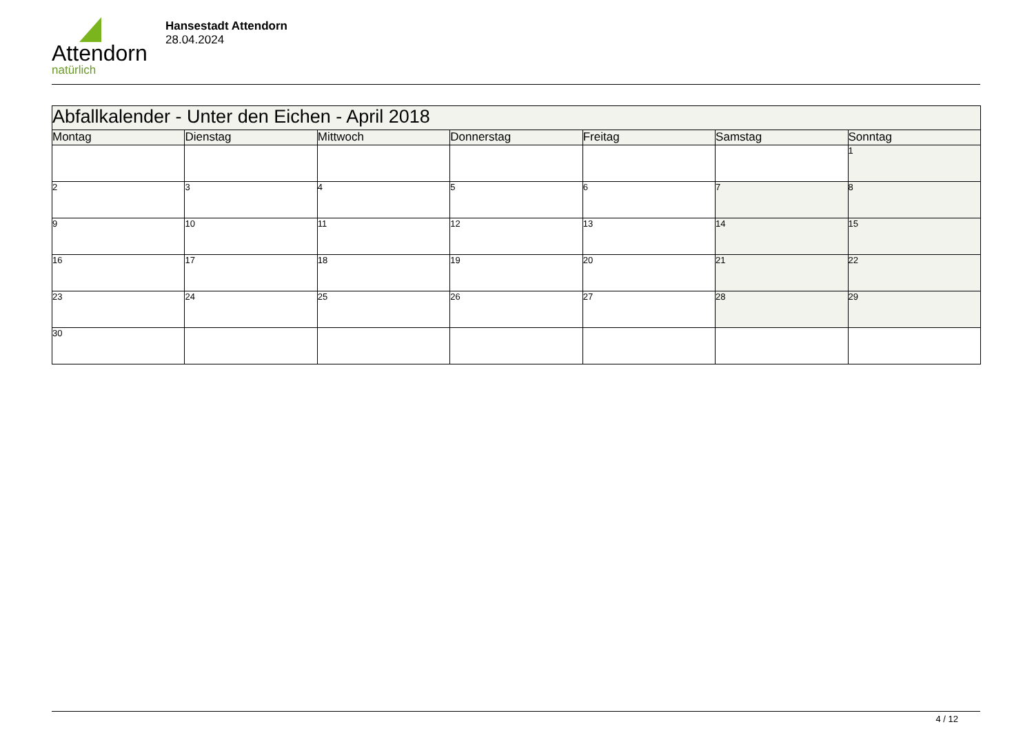Attendorn
natürlich
Hansestadt Attendorn
28.04.2024
| Abfallkalender - Unter den Eichen - April 2018 | | | | | | |
| Montag | Dienstag | Mittwoch | Donnerstag | Freitag | Samstag | Sonntag |
| | | | | | | 1 |
| 2 | 3 | 4 | 5 | 6 | 7 | 8 |
| 9 | 10 | 11 | 12 | 13 | 14 | 15 |
| 16 | 17 | 18 | 19 | 20 | 21 | 22 |
| 23 | 24 | 25 | 26 | 27 | 28 | 29 |
| 30 | | | | | | |
4 / 12